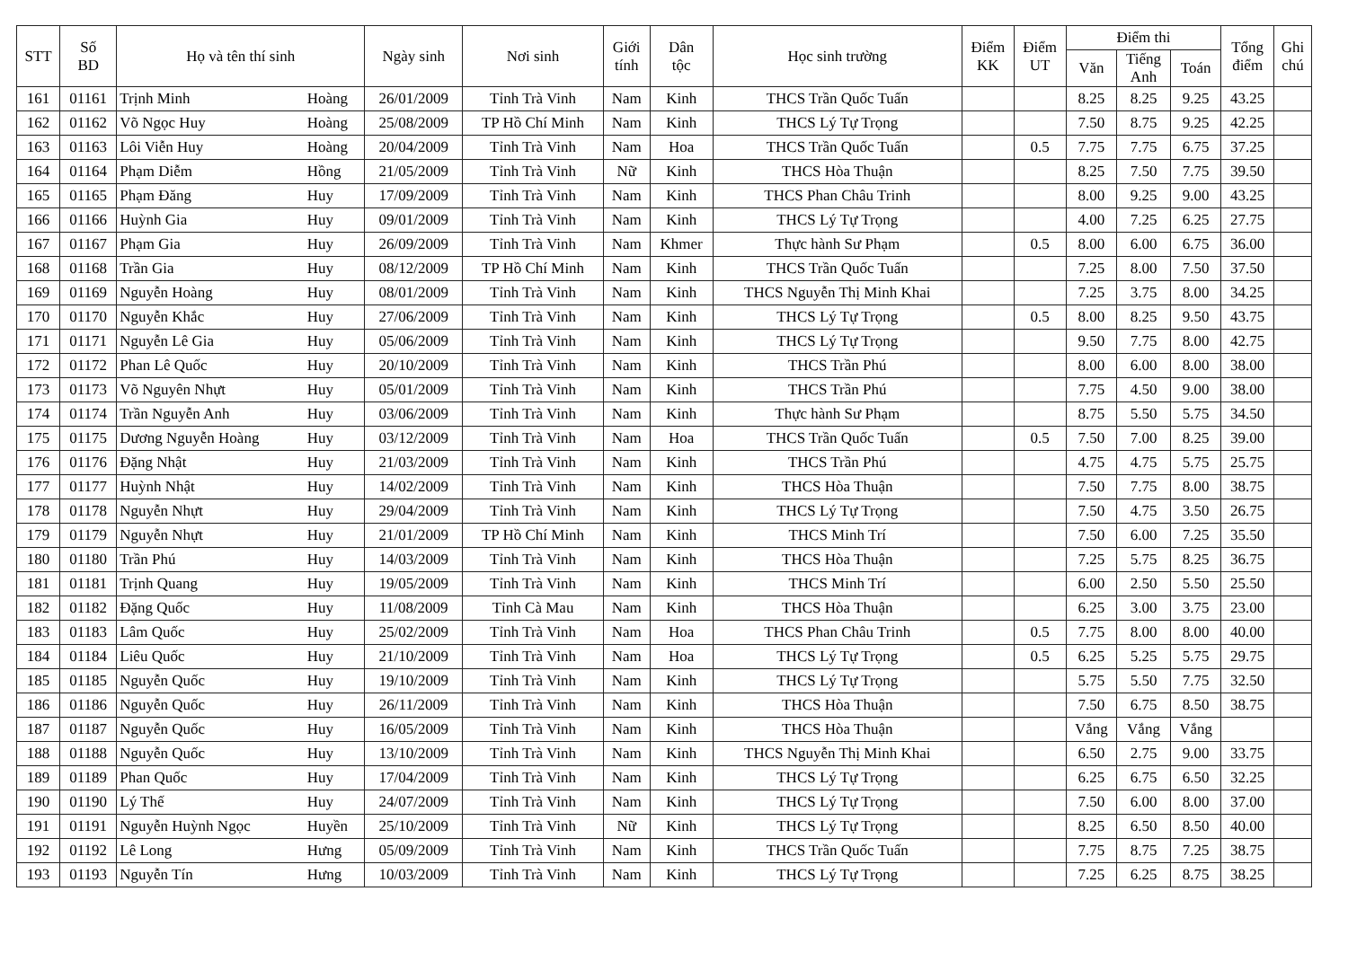| STT | Số BD | Họ và tên thí sinh | | Ngày sinh | Nơi sinh | Giới tính | Dân tộc | Học sinh trường | Điểm KK | Điểm UT | Điểm thi | | | Tổng điểm | Ghi chú |
| --- | --- | --- | --- | --- | --- | --- | --- | --- | --- | --- | --- | --- | --- | --- | --- |
| | | | | | | | | | | | Văn | Tiếng Anh | Toán | | |
| 161 | 01161 | Trịnh Minh | Hoàng | 26/01/2009 | Tỉnh Trà Vinh | Nam | Kinh | THCS Trần Quốc Tuấn | | | 8.25 | 8.25 | 9.25 | 43.25 | |
| 162 | 01162 | Võ Ngọc Huy | Hoàng | 25/08/2009 | TP Hồ Chí Minh | Nam | Kinh | THCS Lý Tự Trọng | | | 7.50 | 8.75 | 9.25 | 42.25 | |
| 163 | 01163 | Lôi Viễn Huy | Hoàng | 20/04/2009 | Tỉnh Trà Vinh | Nam | Hoa | THCS Trần Quốc Tuấn | | 0.5 | 7.75 | 7.75 | 6.75 | 37.25 | |
| 164 | 01164 | Phạm Diễm | Hồng | 21/05/2009 | Tỉnh Trà Vinh | Nữ | Kinh | THCS Hòa Thuận | | | 8.25 | 7.50 | 7.75 | 39.50 | |
| 165 | 01165 | Phạm Đăng | Huy | 17/09/2009 | Tỉnh Trà Vinh | Nam | Kinh | THCS Phan Châu Trinh | | | 8.00 | 9.25 | 9.00 | 43.25 | |
| 166 | 01166 | Huỳnh Gia | Huy | 09/01/2009 | Tỉnh Trà Vinh | Nam | Kinh | THCS Lý Tự Trọng | | | 4.00 | 7.25 | 6.25 | 27.75 | |
| 167 | 01167 | Phạm Gia | Huy | 26/09/2009 | Tỉnh Trà Vinh | Nam | Khmer | Thực hành Sư Phạm | | 0.5 | 8.00 | 6.00 | 6.75 | 36.00 | |
| 168 | 01168 | Trần Gia | Huy | 08/12/2009 | TP Hồ Chí Minh | Nam | Kinh | THCS Trần Quốc Tuấn | | | 7.25 | 8.00 | 7.50 | 37.50 | |
| 169 | 01169 | Nguyễn Hoàng | Huy | 08/01/2009 | Tỉnh Trà Vinh | Nam | Kinh | THCS Nguyễn Thị Minh Khai | | | 7.25 | 3.75 | 8.00 | 34.25 | |
| 170 | 01170 | Nguyễn Khắc | Huy | 27/06/2009 | Tỉnh Trà Vinh | Nam | Kinh | THCS Lý Tự Trọng | | 0.5 | 8.00 | 8.25 | 9.50 | 43.75 | |
| 171 | 01171 | Nguyễn Lê Gia | Huy | 05/06/2009 | Tỉnh Trà Vinh | Nam | Kinh | THCS Lý Tự Trọng | | | 9.50 | 7.75 | 8.00 | 42.75 | |
| 172 | 01172 | Phan Lê Quốc | Huy | 20/10/2009 | Tỉnh Trà Vinh | Nam | Kinh | THCS Trần Phú | | | 8.00 | 6.00 | 8.00 | 38.00 | |
| 173 | 01173 | Võ Nguyên Nhựt | Huy | 05/01/2009 | Tỉnh Trà Vinh | Nam | Kinh | THCS Trần Phú | | | 7.75 | 4.50 | 9.00 | 38.00 | |
| 174 | 01174 | Trần Nguyễn Anh | Huy | 03/06/2009 | Tỉnh Trà Vinh | Nam | Kinh | Thực hành Sư Phạm | | | 8.75 | 5.50 | 5.75 | 34.50 | |
| 175 | 01175 | Dương Nguyễn Hoàng | Huy | 03/12/2009 | Tỉnh Trà Vinh | Nam | Hoa | THCS Trần Quốc Tuấn | | 0.5 | 7.50 | 7.00 | 8.25 | 39.00 | |
| 176 | 01176 | Đặng Nhật | Huy | 21/03/2009 | Tỉnh Trà Vinh | Nam | Kinh | THCS Trần Phú | | | 4.75 | 4.75 | 5.75 | 25.75 | |
| 177 | 01177 | Huỳnh Nhật | Huy | 14/02/2009 | Tỉnh Trà Vinh | Nam | Kinh | THCS Hòa Thuận | | | 7.50 | 7.75 | 8.00 | 38.75 | |
| 178 | 01178 | Nguyễn Nhựt | Huy | 29/04/2009 | Tỉnh Trà Vinh | Nam | Kinh | THCS Lý Tự Trọng | | | 7.50 | 4.75 | 3.50 | 26.75 | |
| 179 | 01179 | Nguyễn Nhựt | Huy | 21/01/2009 | TP Hồ Chí Minh | Nam | Kinh | THCS Minh Trí | | | 7.50 | 6.00 | 7.25 | 35.50 | |
| 180 | 01180 | Trần Phú | Huy | 14/03/2009 | Tỉnh Trà Vinh | Nam | Kinh | THCS Hòa Thuận | | | 7.25 | 5.75 | 8.25 | 36.75 | |
| 181 | 01181 | Trịnh Quang | Huy | 19/05/2009 | Tỉnh Trà Vinh | Nam | Kinh | THCS Minh Trí | | | 6.00 | 2.50 | 5.50 | 25.50 | |
| 182 | 01182 | Đặng Quốc | Huy | 11/08/2009 | Tỉnh Cà Mau | Nam | Kinh | THCS Hòa Thuận | | | 6.25 | 3.00 | 3.75 | 23.00 | |
| 183 | 01183 | Lâm Quốc | Huy | 25/02/2009 | Tỉnh Trà Vinh | Nam | Hoa | THCS Phan Châu Trinh | | 0.5 | 7.75 | 8.00 | 8.00 | 40.00 | |
| 184 | 01184 | Liêu Quốc | Huy | 21/10/2009 | Tỉnh Trà Vinh | Nam | Hoa | THCS Lý Tự Trọng | | 0.5 | 6.25 | 5.25 | 5.75 | 29.75 | |
| 185 | 01185 | Nguyễn Quốc | Huy | 19/10/2009 | Tỉnh Trà Vinh | Nam | Kinh | THCS Lý Tự Trọng | | | 5.75 | 5.50 | 7.75 | 32.50 | |
| 186 | 01186 | Nguyễn Quốc | Huy | 26/11/2009 | Tỉnh Trà Vinh | Nam | Kinh | THCS Hòa Thuận | | | 7.50 | 6.75 | 8.50 | 38.75 | |
| 187 | 01187 | Nguyễn Quốc | Huy | 16/05/2009 | Tỉnh Trà Vinh | Nam | Kinh | THCS Hòa Thuận | | | Vắng | Vắng | Vắng | | |
| 188 | 01188 | Nguyễn Quốc | Huy | 13/10/2009 | Tỉnh Trà Vinh | Nam | Kinh | THCS Nguyễn Thị Minh Khai | | | 6.50 | 2.75 | 9.00 | 33.75 | |
| 189 | 01189 | Phan Quốc | Huy | 17/04/2009 | Tỉnh Trà Vinh | Nam | Kinh | THCS Lý Tự Trọng | | | 6.25 | 6.75 | 6.50 | 32.25 | |
| 190 | 01190 | Lý Thế | Huy | 24/07/2009 | Tỉnh Trà Vinh | Nam | Kinh | THCS Lý Tự Trọng | | | 7.50 | 6.00 | 8.00 | 37.00 | |
| 191 | 01191 | Nguyễn Huỳnh Ngọc | Huyền | 25/10/2009 | Tỉnh Trà Vinh | Nữ | Kinh | THCS Lý Tự Trọng | | | 8.25 | 6.50 | 8.50 | 40.00 | |
| 192 | 01192 | Lê Long | Hưng | 05/09/2009 | Tỉnh Trà Vinh | Nam | Kinh | THCS Trần Quốc Tuấn | | | 7.75 | 8.75 | 7.25 | 38.75 | |
| 193 | 01193 | Nguyễn Tín | Hưng | 10/03/2009 | Tỉnh Trà Vinh | Nam | Kinh | THCS Lý Tự Trọng | | | 7.25 | 6.25 | 8.75 | 38.25 | |